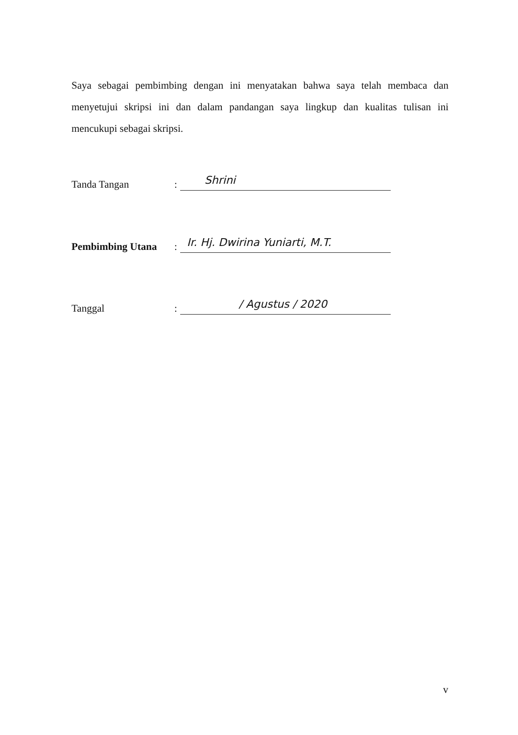Saya sebagai pembimbing dengan ini menyatakan bahwa saya telah membaca dan menyetujui skripsi ini dan dalam pandangan saya lingkup dan kualitas tulisan ini mencukupi sebagai skripsi.
Tanda Tangan: Shrini
Pembimbing Utana: Ir. Hj. Dwirina Yuniarti, M.T.
Tanggal: / Agustus / 2020
v